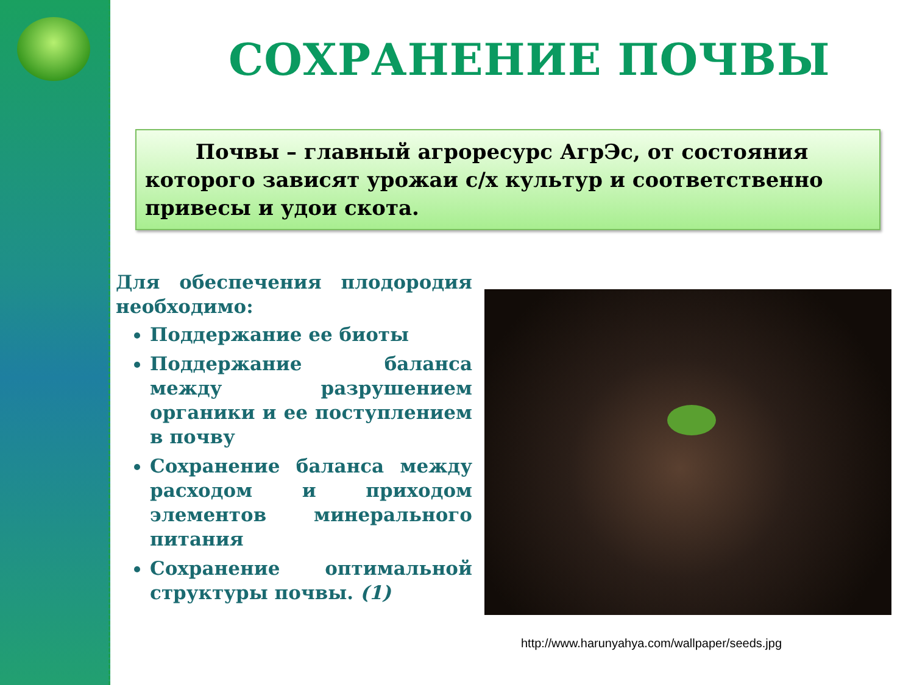СОХРАНЕНИЕ ПОЧВЫ
Почвы – главный агроресурс АгрЭс, от состояния которого зависят урожаи с/х культур и соответственно привесы и удои скота.
Для обеспечения плодородия необходимо:
Поддержание ее биоты
Поддержание баланса между разрушением органики и ее поступлением в почву
Сохранение баланса между расходом и приходом элементов минерального питания
Сохранение оптимальной структуры почвы. (1)
http://www.harunyahya.com/wallpaper/seeds.jpg